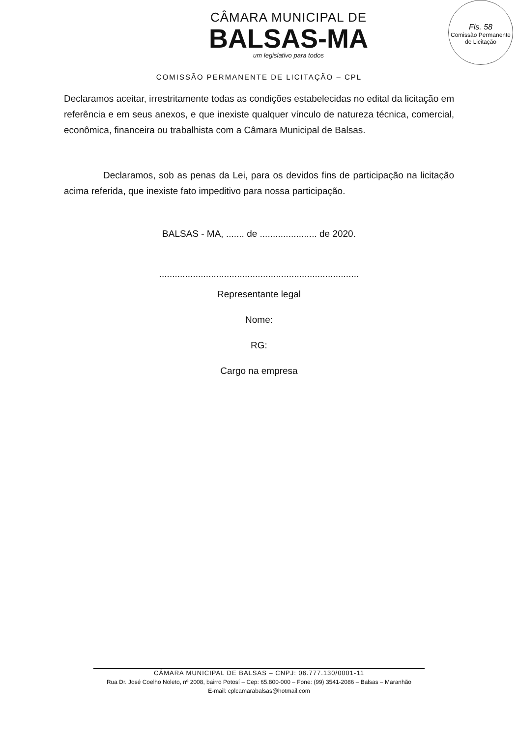Fls. 58
Comissão Permanente de Licitação
CÂMARA MUNICIPAL DE
BALSAS-MA
um legislativo para todos
COMISSÃO PERMANENTE DE LICITAÇÃO – CPL
Declaramos aceitar, irrestritamente todas as condições estabelecidas no edital da licitação em referência e em seus anexos, e que inexiste qualquer vínculo de natureza técnica, comercial, econômica, financeira ou trabalhista com a Câmara Municipal de Balsas.
Declaramos, sob as penas da Lei, para os devidos fins de participação na licitação acima referida, que inexiste fato impeditivo para nossa participação.
BALSAS - MA, ....... de ...................... de 2020.
.............................................................................
Representante legal
Nome:
RG:
Cargo na empresa
CÂMARA MUNICIPAL DE BALSAS – CNPJ: 06.777.130/0001-11
Rua Dr. José Coelho Noleto, nº 2008, bairro Potosí – Cep: 65.800-000 – Fone: (99) 3541-2086 – Balsas – Maranhão
E-mail: cplcamarabalsas@hotmail.com